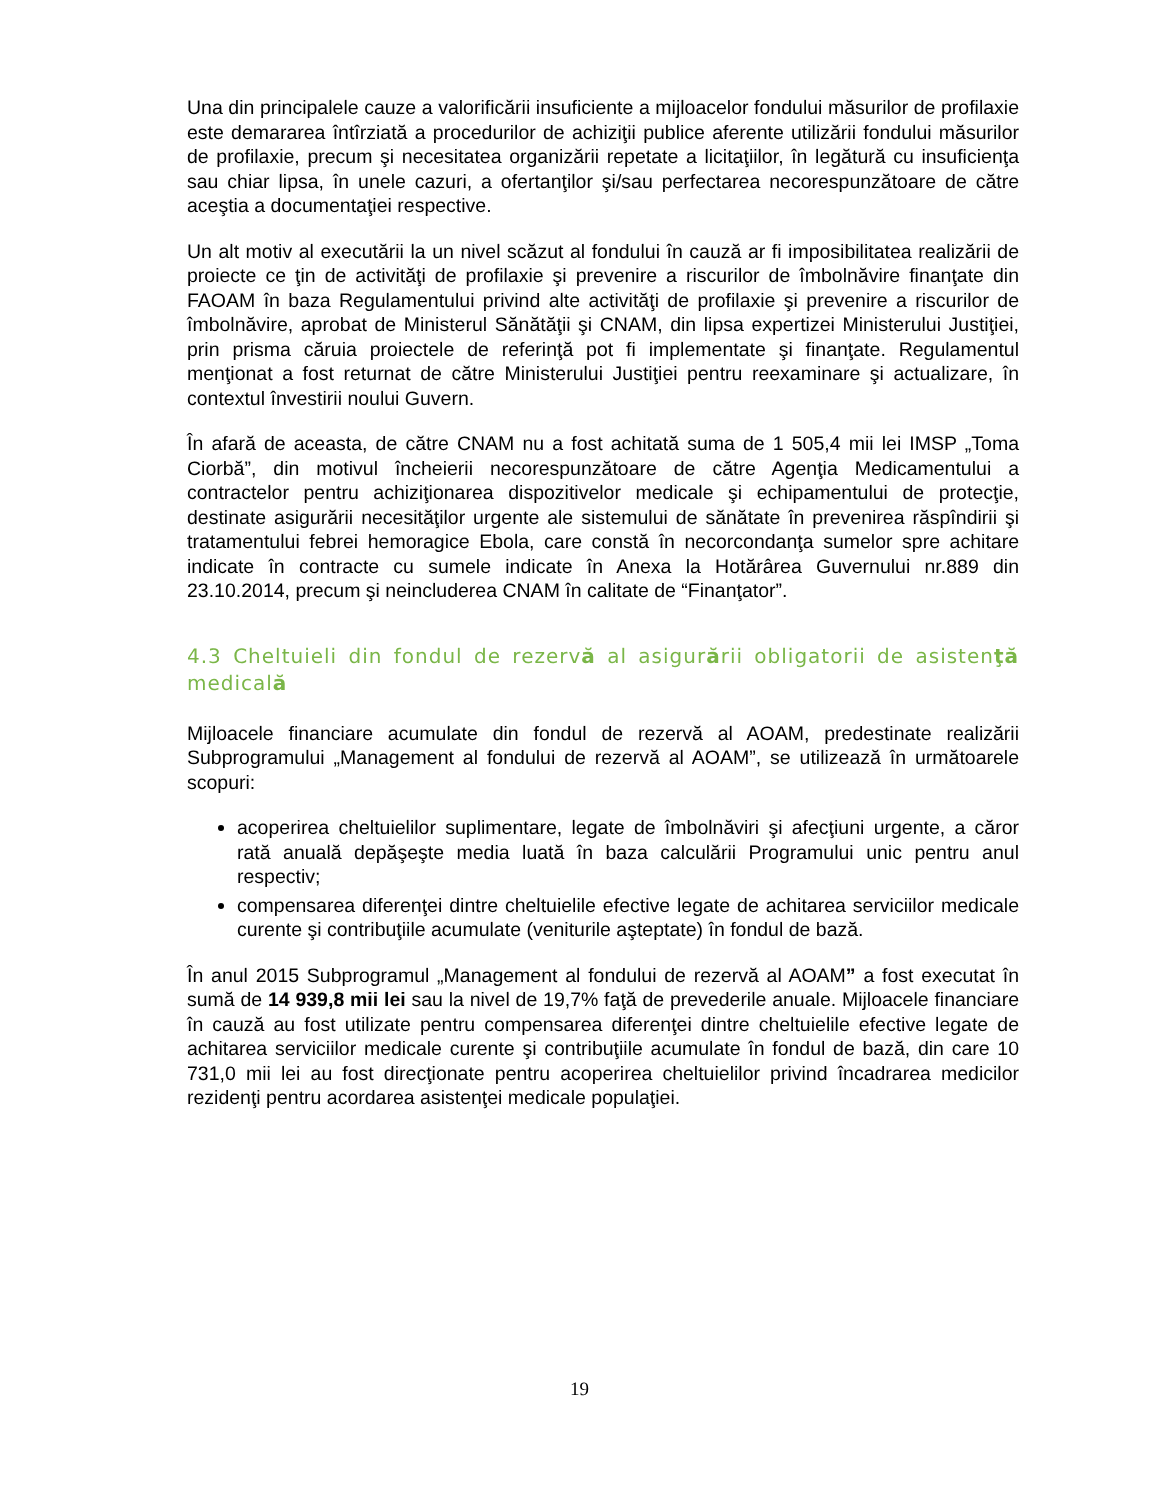Una din principalele cauze a valorificării insuficiente a mijloacelor fondului măsurilor de profilaxie este demararea întîrziată a procedurilor de achiziţii publice aferente utilizării fondului măsurilor de profilaxie, precum şi necesitatea organizării repetate a licitaţiilor, în legătură cu insuficienţa sau chiar lipsa, în unele cazuri, a ofertanţilor şi/sau perfectarea necorespunzătoare de către aceştia a documentaţiei respective.
Un alt motiv al executării la un nivel scăzut al fondului în cauză ar fi imposibilitatea realizării de proiecte ce ţin de activităţi de profilaxie şi prevenire a riscurilor de îmbolnăvire finanţate din FAOAM în baza Regulamentului privind alte activităţi de profilaxie şi prevenire a riscurilor de îmbolnăvire, aprobat de Ministerul Sănătăţii şi CNAM, din lipsa expertizei Ministerului Justiţiei, prin prisma căruia proiectele de referinţă pot fi implementate şi finanţate. Regulamentul menţionat a fost returnat de către Ministerului Justiţiei pentru reexaminare şi actualizare, în contextul învestirii noului Guvern.
În afară de aceasta, de către CNAM nu a fost achitată suma de 1 505,4 mii lei IMSP „Toma Ciorbă”, din motivul încheierii necorespunzătoare de către Agenţia Medicamentului a contractelor pentru achiziţionarea dispozitivelor medicale şi echipamentului de protecţie, destinate asigurării necesităţilor urgente ale sistemului de sănătate în prevenirea răspîndirii şi tratamentului febrei hemoragice Ebola, care constă în necorcondanţa sumelor spre achitare indicate în contracte cu sumele indicate în Anexa la Hotărârea Guvernului nr.889 din 23.10.2014, precum şi neincluderea CNAM în calitate de “Finanţator”.
4.3 Cheltuieli din fondul de rezervă al asigurării obligatorii de asistenţă medicală
Mijloacele financiare acumulate din fondul de rezervă al AOAM, predestinate realizării Subprogramului „Management al fondului de rezervă al AOAM”, se utilizează în următoarele scopuri:
acoperirea cheltuielilor suplimentare, legate de îmbolnăviri şi afecţiuni urgente, a căror rată anuală depăşeşte media luată în baza calculării Programului unic pentru anul respectiv;
compensarea diferenţei dintre cheltuielile efective legate de achitarea serviciilor medicale curente şi contribuţiile acumulate (veniturile aşteptate) în fondul de bază.
În anul 2015 Subprogramul „Management al fondului de rezervă al AOAM” a fost executat în sumă de 14 939,8 mii lei sau la nivel de 19,7% faţă de prevederile anuale. Mijloacele financiare în cauză au fost utilizate pentru compensarea diferenţei dintre cheltuielile efective legate de achitarea serviciilor medicale curente şi contribuţiile acumulate în fondul de bază, din care 10 731,0 mii lei au fost direcţionate pentru acoperirea cheltuielilor privind încadrarea medicilor rezidenţi pentru acordarea asistenţei medicale populaţiei.
19